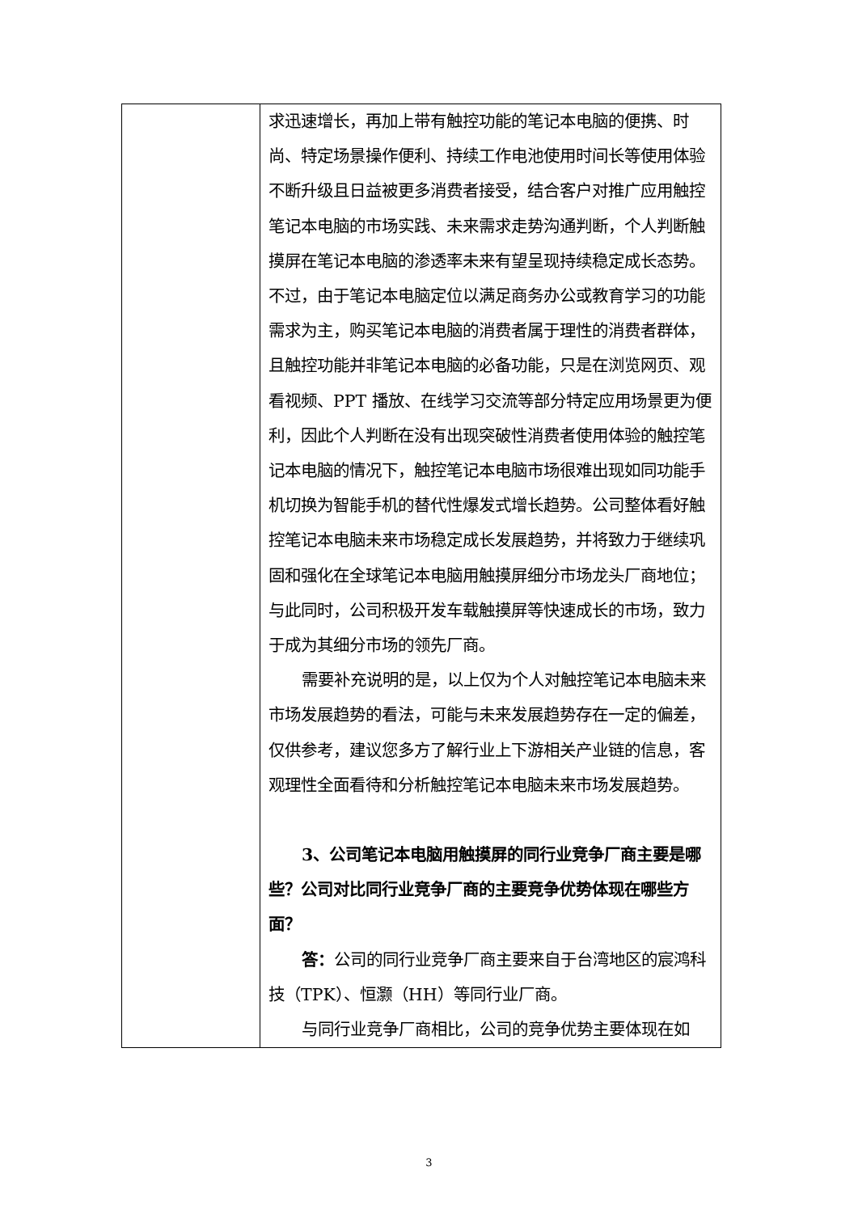| | 求迅速增长，再加上带有触控功能的笔记本电脑的便携、时尚、特定场景操作便利、持续工作电池使用时间长等使用体验不断升级且日益被更多消费者接受，结合客户对推广应用触控笔记本电脑的市场实践、未来需求走势沟通判断，个人判断触摸屏在笔记本电脑的渗透率未来有望呈现持续稳定成长态势。不过，由于笔记本电脑定位以满足商务办公或教育学习的功能需求为主，购买笔记本电脑的消费者属于理性的消费者群体，且触控功能并非笔记本电脑的必备功能，只是在浏览网页、观看视频、PPT 播放、在线学习交流等部分特定应用场景更为便利，因此个人判断在没有出现突破性消费者使用体验的触控笔记本电脑的情况下，触控笔记本电脑市场很难出现如同功能手机切换为智能手机的替代性爆发式增长趋势。公司整体看好触控笔记本电脑未来市场稳定成长发展趋势，并将致力于继续巩固和强化在全球笔记本电脑用触摸屏细分市场龙头厂商地位；与此同时，公司积极开发车载触摸屏等快速成长的市场，致力于成为其细分市场的领先厂商。 需要补充说明的是，以上仅为个人对触控笔记本电脑未来市场发展趋势的看法，可能与未来发展趋势存在一定的偏差，仅供参考，建议您多方了解行业上下游相关产业链的信息，客观理性全面看待和分析触控笔记本电脑未来市场发展趋势。 3、公司笔记本电脑用触摸屏的同行业竞争厂商主要是哪些？公司对比同行业竞争厂商的主要竞争优势体现在哪些方面？ 答： 公司的同行业竞争厂商主要来自于台湾地区的宸鸿科技（TPK）、恒灏（HH）等同行业厂商。 与同行业竞争厂商相比，公司的竞争优势主要体现在如 |
3